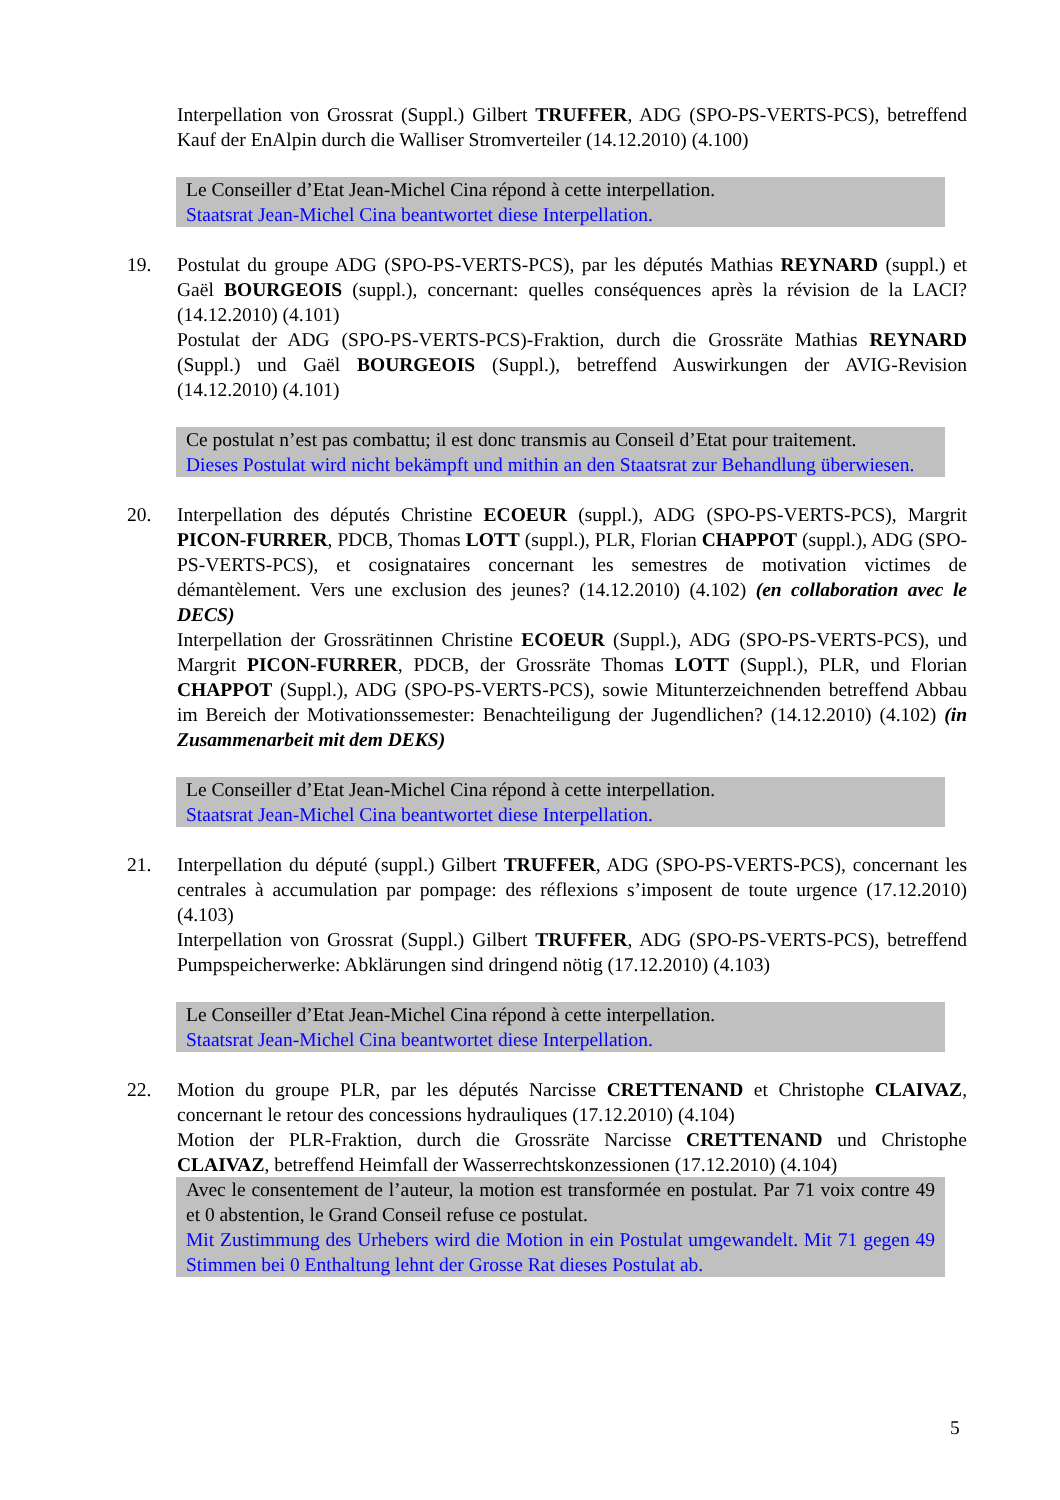Interpellation von Grossrat (Suppl.) Gilbert TRUFFER, ADG (SPO-PS-VERTS-PCS), betreffend Kauf der EnAlpin durch die Walliser Stromverteiler (14.12.2010) (4.100)
Le Conseiller d’Etat Jean-Michel Cina répond à cette interpellation.
Staatsrat Jean-Michel Cina beantwortet diese Interpellation.
19. Postulat du groupe ADG (SPO-PS-VERTS-PCS), par les députés Mathias REYNARD (suppl.) et Gaël BOURGEOIS (suppl.), concernant: quelles conséquences après la révision de la LACI? (14.12.2010) (4.101)
Postulat der ADG (SPO-PS-VERTS-PCS)-Fraktion, durch die Grossräte Mathias REYNARD (Suppl.) und Gaël BOURGEOIS (Suppl.), betreffend Auswirkungen der AVIG-Revision (14.12.2010) (4.101)
Ce postulat n’est pas combattu; il est donc transmis au Conseil d’Etat pour traitement.
Dieses Postulat wird nicht bekämpft und mithin an den Staatsrat zur Behandlung überwiesen.
20. Interpellation des députés Christine ECOEUR (suppl.), ADG (SPO-PS-VERTS-PCS), Margrit PICON-FURRER, PDCB, Thomas LOTT (suppl.), PLR, Florian CHAPPOT (suppl.), ADG (SPO-PS-VERTS-PCS), et cosignataires concernant les semestres de motivation victimes de démantèlement. Vers une exclusion des jeunes? (14.12.2010) (4.102) (en collaboration avec le DECS)
Interpellation der Grossrätinnen Christine ECOEUR (Suppl.), ADG (SPO-PS-VERTS-PCS), und Margrit PICON-FURRER, PDCB, der Grossräte Thomas LOTT (Suppl.), PLR, und Florian CHAPPOT (Suppl.), ADG (SPO-PS-VERTS-PCS), sowie Mitunterzeichnenden betreffend Abbau im Bereich der Motivationssemester: Benachteiligung der Jugendlichen? (14.12.2010) (4.102) (in Zusammenarbeit mit dem DEKS)
Le Conseiller d’Etat Jean-Michel Cina répond à cette interpellation.
Staatsrat Jean-Michel Cina beantwortet diese Interpellation.
21. Interpellation du député (suppl.) Gilbert TRUFFER, ADG (SPO-PS-VERTS-PCS), concernant les centrales à accumulation par pompage: des réflexions s’imposent de toute urgence (17.12.2010) (4.103)
Interpellation von Grossrat (Suppl.) Gilbert TRUFFER, ADG (SPO-PS-VERTS-PCS), betreffend Pumpspeicherwerke: Abklärungen sind dringend nötig (17.12.2010) (4.103)
Le Conseiller d’Etat Jean-Michel Cina répond à cette interpellation.
Staatsrat Jean-Michel Cina beantwortet diese Interpellation.
22. Motion du groupe PLR, par les députés Narcisse CRETTENAND et Christophe CLAIVAZ, concernant le retour des concessions hydrauliques (17.12.2010) (4.104)
Motion der PLR-Fraktion, durch die Grossräte Narcisse CRETTENAND und Christophe CLAIVAZ, betreffend Heimfall der Wasserrechtskonzessionen (17.12.2010) (4.104)
Avec le consentement de l’auteur, la motion est transformée en postulat. Par 71 voix contre 49 et 0 abstention, le Grand Conseil refuse ce postulat.
Mit Zustimmung des Urhebers wird die Motion in ein Postulat umgewandelt. Mit 71 gegen 49 Stimmen bei 0 Enthaltung lehnt der Grosse Rat dieses Postulat ab.
5